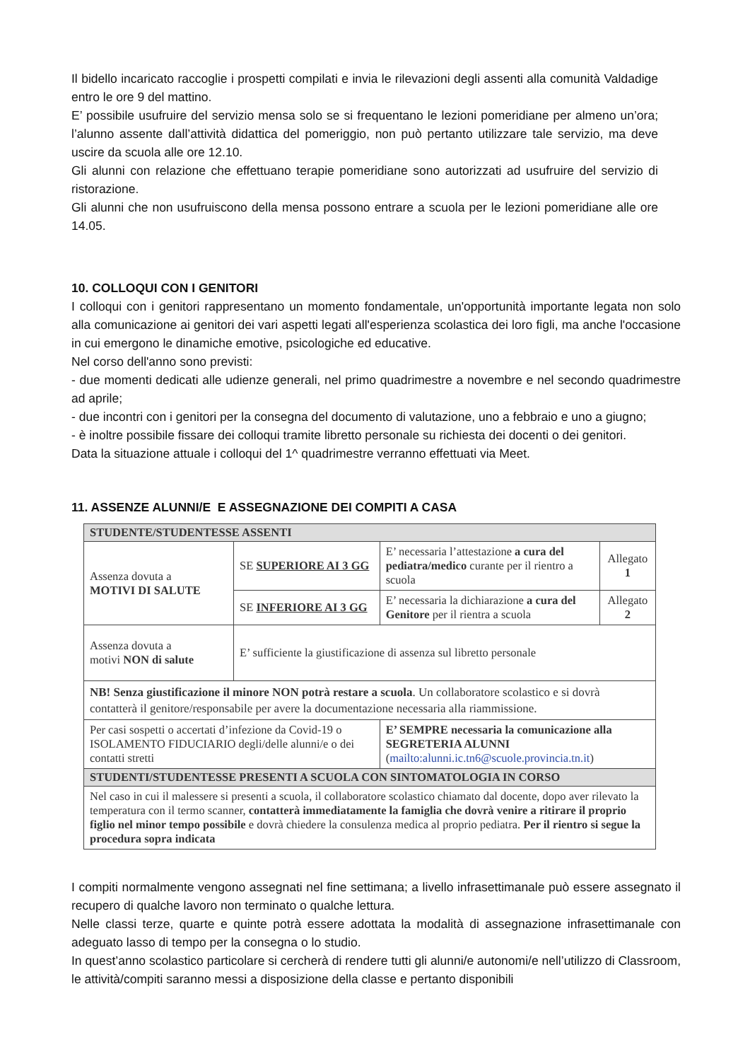Il bidello incaricato raccoglie i prospetti compilati e invia le rilevazioni degli assenti alla comunità Valdadige entro le ore 9 del mattino.
E’ possibile usufruire del servizio mensa solo se si frequentano le lezioni pomeridiane per almeno un’ora; l’alunno assente dall’attività didattica del pomeriggio, non può pertanto utilizzare tale servizio, ma deve uscire da scuola alle ore 12.10.
Gli alunni con relazione che effettuano terapie pomeridiane sono autorizzati ad usufruire del servizio di ristorazione.
Gli alunni che non usufruiscono della mensa possono entrare a scuola per le lezioni pomeridiane alle ore 14.05.
10. COLLOQUI CON I GENITORI
I colloqui con i genitori rappresentano un momento fondamentale, un'opportunità importante legata non solo alla comunicazione ai genitori dei vari aspetti legati all'esperienza scolastica dei loro figli, ma anche l'occasione in cui emergono le dinamiche emotive, psicologiche ed educative.
Nel corso dell'anno sono previsti:
- due momenti dedicati alle udienze generali, nel primo quadrimestre a novembre e nel secondo quadrimestre ad aprile;
- due incontri con i genitori per la consegna del documento di valutazione, uno a febbraio e uno a giugno;
- è inoltre possibile fissare dei colloqui tramite libretto personale su richiesta dei docenti o dei genitori.
Data la situazione attuale i colloqui del 1^ quadrimestre verranno effettuati via Meet.
11. ASSENZE ALUNNI/E E ASSEGNAZIONE DEI COMPITI A CASA
| STUDENTE/STUDENTESSE ASSENTI | | | |
| Assenza dovuta a MOTIVI DI SALUTE | SE SUPERIORE AI 3 GG | E’ necessaria l’attestazione a cura del pediatra/medico curante per il rientro a scuola | Allegato 1 |
| | SE INFERIORE AI 3 GG | E’ necessaria la dichiarazione a cura del Genitore per il rientra a scuola | Allegato 2 |
| Assenza dovuta a motivi NON di salute | E’ sufficiente la giustificazione di assenza sul libretto personale | | |
| NB! Senza giustificazione il minore NON potrà restare a scuola . Un collaboratore scolastico e si dovrà contatterà il genitore/responsabile per avere la documentazione necessaria alla riammissione. | | | |
| Per casi sospetti o accertati d’infezione da Covid-19 o ISOLAMENTO FIDUCIARIO degli/delle alunni/e o dei contatti stretti | | E’ SEMPRE necessaria la comunicazione alla SEGRETERIA ALUNNI ( mailto:alunni.ic.tn6@scuole.provincia.tn.it ) | |
| STUDENTI/STUDENTESSE PRESENTI A SCUOLA CON SINTOMATOLOGIA IN CORSO | | | |
| Nel caso in cui il malessere si presenti a scuola, il collaboratore scolastico chiamato dal docente, dopo aver rilevato la temperatura con il termo scanner, contatterà immediatamente la famiglia che dovrà venire a ritirare il proprio figlio nel minor tempo possibile e dovrà chiedere la consulenza medica al proprio pediatra. Per il rientro si segue la procedura sopra indicata | | | |
I compiti normalmente vengono assegnati nel fine settimana; a livello infrasettimanale può essere assegnato il recupero di qualche lavoro non terminato o qualche lettura.
Nelle classi terze, quarte e quinte potrà essere adottata la modalità di assegnazione infrasettimanale con adeguato lasso di tempo per la consegna o lo studio.
In quest’anno scolastico particolare si cercherà di rendere tutti gli alunni/e autonomi/e nell’utilizzo di Classroom, le attività/compiti saranno messi a disposizione della classe e pertanto disponibili